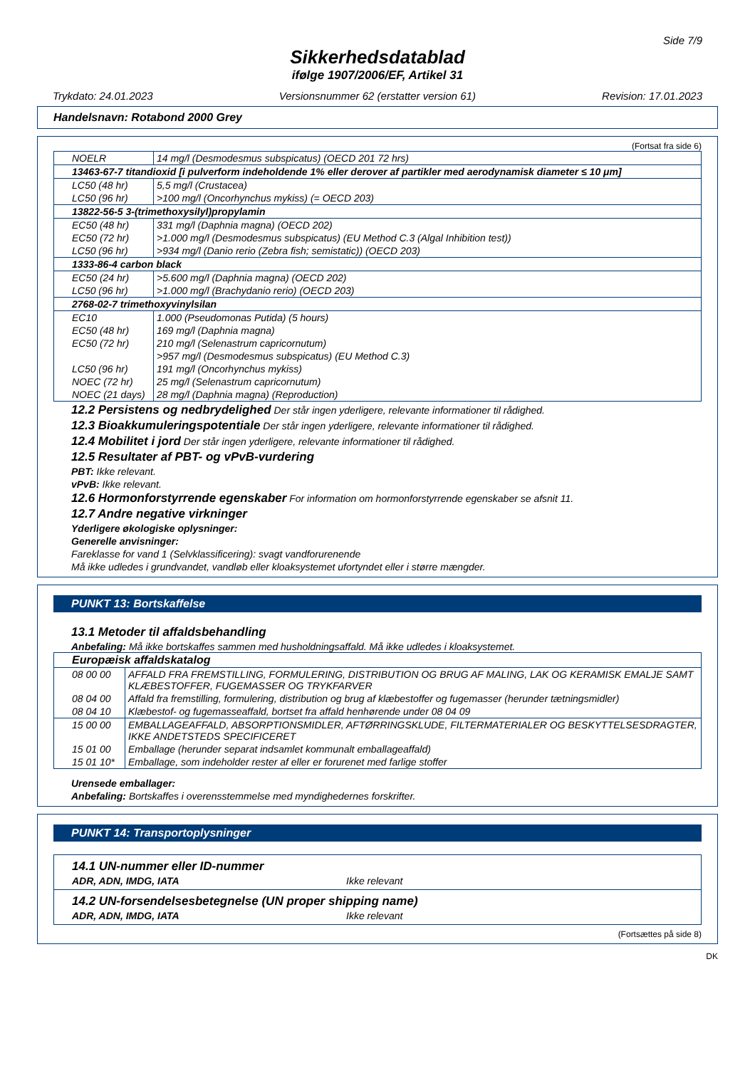Side 7/9
Sikkerhedsdatablad
ifølge 1907/2006/EF, Artikel 31
Trykdato: 24.01.2023 Versionsnummer 62 (erstatter version 61) Revision: 17.01.2023
Handelsnavn: Rotabond 2000 Grey
(Fortsat fra side 6)
| NOELR | 14 mg/l (Desmodesmus subspicatus) (OECD 201 72 hrs) |
| 13463-67-7 titandioxid [i pulverform indeholdende 1% eller derover af partikler med aerodynamisk diameter ≤ 10 μm] | |
| LC50 (48 hr) | 5,5 mg/l (Crustacea) |
| LC50 (96 hr) | >100 mg/l (Oncorhynchus mykiss) (= OECD 203) |
| 13822-56-5 3-(trimethoxysilyl)propylamin | |
| EC50 (48 hr) | 331 mg/l (Daphnia magna) (OECD 202) |
| EC50 (72 hr) | >1.000 mg/l (Desmodesmus subspicatus) (EU Method C.3 (Algal Inhibition test)) |
| LC50 (96 hr) | >934 mg/l (Danio rerio (Zebra fish; semistatic)) (OECD 203) |
| 1333-86-4 carbon black | |
| EC50 (24 hr) | >5.600 mg/l (Daphnia magna) (OECD 202) |
| LC50 (96 hr) | >1.000 mg/l (Brachydanio rerio) (OECD 203) |
| 2768-02-7 trimethoxyvinylsilan | |
| EC10 | 1.000 (Pseudomonas Putida) (5 hours) |
| EC50 (48 hr) | 169 mg/l (Daphnia magna) |
| EC50 (72 hr) | 210 mg/l (Selenastrum capricornutum) |
| | >957 mg/l (Desmodesmus subspicatus) (EU Method C.3) |
| LC50 (96 hr) | 191 mg/l (Oncorhynchus mykiss) |
| NOEC (72 hr) | 25 mg/l (Selenastrum capricornutum) |
| NOEC (21 days) | 28 mg/l (Daphnia magna) (Reproduction) |
12.2 Persistens og nedbrydelighed Der står ingen yderligere, relevante informationer til rådighed.
12.3 Bioakkumuleringspotentiale Der står ingen yderligere, relevante informationer til rådighed.
12.4 Mobilitet i jord Der står ingen yderligere, relevante informationer til rådighed.
12.5 Resultater af PBT- og vPvB-vurdering
PBT: Ikke relevant.
vPvB: Ikke relevant.
12.6 Hormonforstyrrende egenskaber For information om hormonforstyrrende egenskaber se afsnit 11.
12.7 Andre negative virkninger
Yderligere økologiske oplysninger:
Generelle anvisninger:
Fareklasse for vand 1 (Selvklassificering): svagt vandforurenende
Må ikke udledes i grundvandet, vandløb eller kloaksystemet ufortyndet eller i større mængder.
PUNKT 13: Bortskaffelse
13.1 Metoder til affaldsbehandling
Anbefaling: Må ikke bortskaffes sammen med husholdningsaffald. Må ikke udledes i kloaksystemet.
| Europæisk affaldskatalog | |
| 08 00 00 | AFFALD FRA FREMSTILLING, FORMULERING, DISTRIBUTION OG BRUG AF MALING, LAK OG KERAMISK EMALJE SAMT KLÆBESTOFFER, FUGEMASSER OG TRYKFARVER |
| 08 04 00 | Affald fra fremstilling, formulering, distribution og brug af klæbestoffer og fugemasser (herunder tætningsmidler) |
| 08 04 10 | Klæbestof- og fugemasseaffald, bortset fra affald henhørende under 08 04 09 |
| 15 00 00 | EMBALLAGEAFFALD, ABSORPTIONSMIDLER, AFTØRRINGSKLUDE, FILTERMATERIALER OG BESKYTTELSESDRAGTER, IKKE ANDETSTEDS SPECIFICERET |
| 15 01 00 | Emballage (herunder separat indsamlet kommunalt emballageaffald) |
| 15 01 10* | Emballage, som indeholder rester af eller er forurenet med farlige stoffer |
Urensede emballager:
Anbefaling: Bortskaffes i overensstemmelse med myndighedernes forskrifter.
PUNKT 14: Transportoplysninger
14.1 UN-nummer eller ID-nummer
ADR, ADN, IMDG, IATA Ikke relevant
14.2 UN-forsendelsesbetegnelse (UN proper shipping name)
ADR, ADN, IMDG, IATA Ikke relevant
(Fortsættes på side 8)
DK